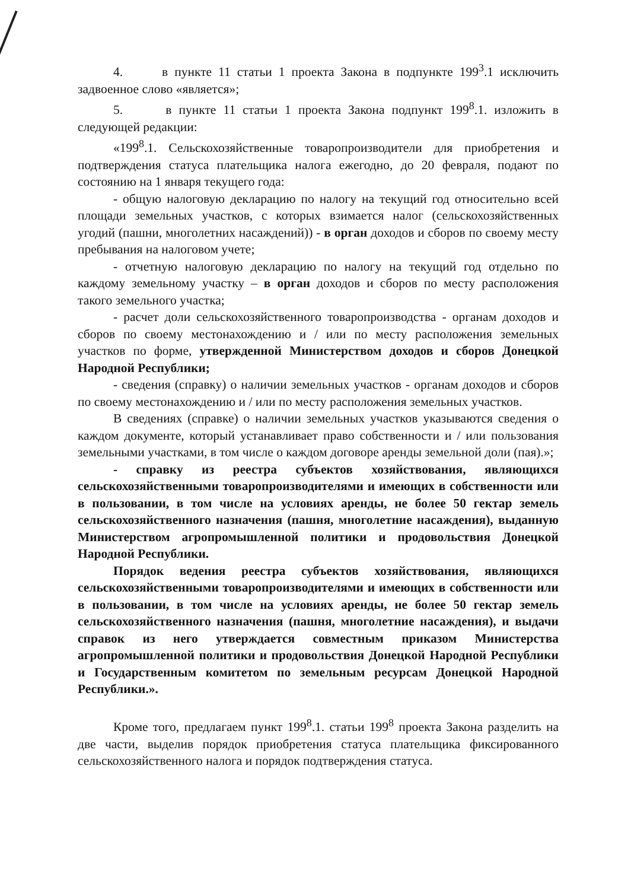4. в пункте 11 статьи 1 проекта Закона в подпункте 199<sup>3</sup>.1 исключить задвоенное слово «является»;
5. в пункте 11 статьи 1 проекта Закона подпункт 199<sup>8</sup>.1. изложить в следующей редакции:
«199<sup>8</sup>.1. Сельскохозяйственные товаропроизводители для приобретения и подтверждения статуса плательщика налога ежегодно, до 20 февраля, подают по состоянию на 1 января текущего года:
- общую налоговую декларацию по налогу на текущий год относительно всей площади земельных участков, с которых взимается налог (сельскохозяйственных угодий (пашни, многолетних насаждений)) - в орган доходов и сборов по своему месту пребывания на налоговом учете;
- отчетную налоговую декларацию по налогу на текущий год отдельно по каждому земельному участку – в орган доходов и сборов по месту расположения такого земельного участка;
- расчет доли сельскохозяйственного товаропроизводства - органам доходов и сборов по своему местонахождению и / или по месту расположения земельных участков по форме, утвержденной Министерством доходов и сборов Донецкой Народной Республики;
- сведения (справку) о наличии земельных участков - органам доходов и сборов по своему местонахождению и / или по месту расположения земельных участков.
В сведениях (справке) о наличии земельных участков указываются сведения о каждом документе, который устанавливает право собственности и / или пользования земельными участками, в том числе о каждом договоре аренды земельной доли (пая).»;
- справку из реестра субъектов хозяйствования, являющихся сельскохозяйственными товаропроизводителями и имеющих в собственности или в пользовании, в том числе на условиях аренды, не более 50 гектар земель сельскохозяйственного назначения (пашня, многолетние насаждения), выданную Министерством агропромышленной политики и продовольствия Донецкой Народной Республики.
Порядок ведения реестра субъектов хозяйствования, являющихся сельскохозяйственными товаропроизводителями и имеющих в собственности или в пользовании, в том числе на условиях аренды, не более 50 гектар земель сельскохозяйственного назначения (пашня, многолетние насаждения), и выдачи справок из него утверждается совместным приказом Министерства агропромышленной политики и продовольствия Донецкой Народной Республики и Государственным комитетом по земельным ресурсам Донецкой Народной Республики.».
Кроме того, предлагаем пункт 199<sup>8</sup>.1. статьи 199<sup>8</sup> проекта Закона разделить на две части, выделив порядок приобретения статуса плательщика фиксированного сельскохозяйственного налога и порядок подтверждения статуса.